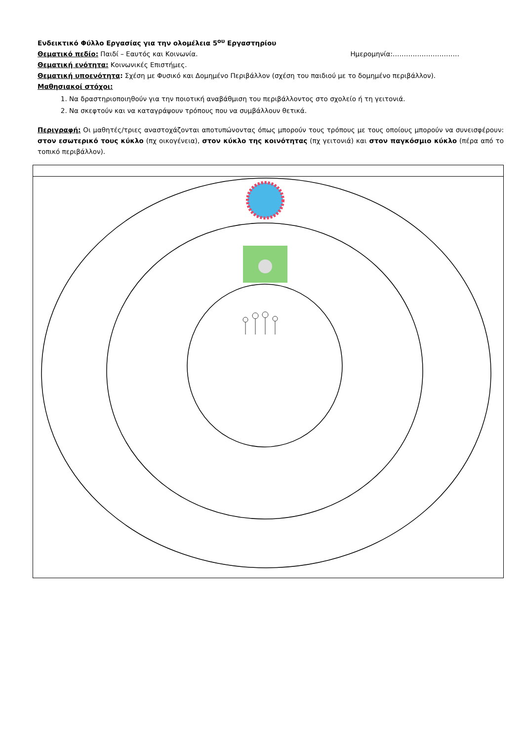Ενδεικτικό Φύλλο Εργασίας για την ολομέλεια 5<sup>ου</sup> Εργαστηρίου
Θεματικό πεδίο: Παιδί – Εαυτός και Κοινωνία. Ημερομηνία:…………………………
Θεματική ενότητα: Κοινωνικές Επιστήμες.
Θεματική υποενότητα: Σχέση με Φυσικό και Δομημένο Περιβάλλον (σχέση του παιδιού με το δομημένο περιβάλλον).
Μαθησιακοί στόχοι:
1. Να δραστηριοποιηθούν για την ποιοτική αναβάθμιση του περιβάλλοντος στο σχολείο ή τη γειτονιά.
2. Να σκεφτούν και να καταγράψουν τρόπους που να συμβάλλουν θετικά.
Περιγραφή: Οι μαθητές/τριες αναστοχάζονται αποτυπώνοντας όπως μπορούν τους τρόπους με τους οποίους μπορούν να συνεισφέρουν: στον εσωτερικό τους κύκλο (πχ οικογένεια), στον κύκλο της κοινότητας (πχ γειτονιά) και στον παγκόσμιο κύκλο (πέρα από το τοπικό περιβάλλον).